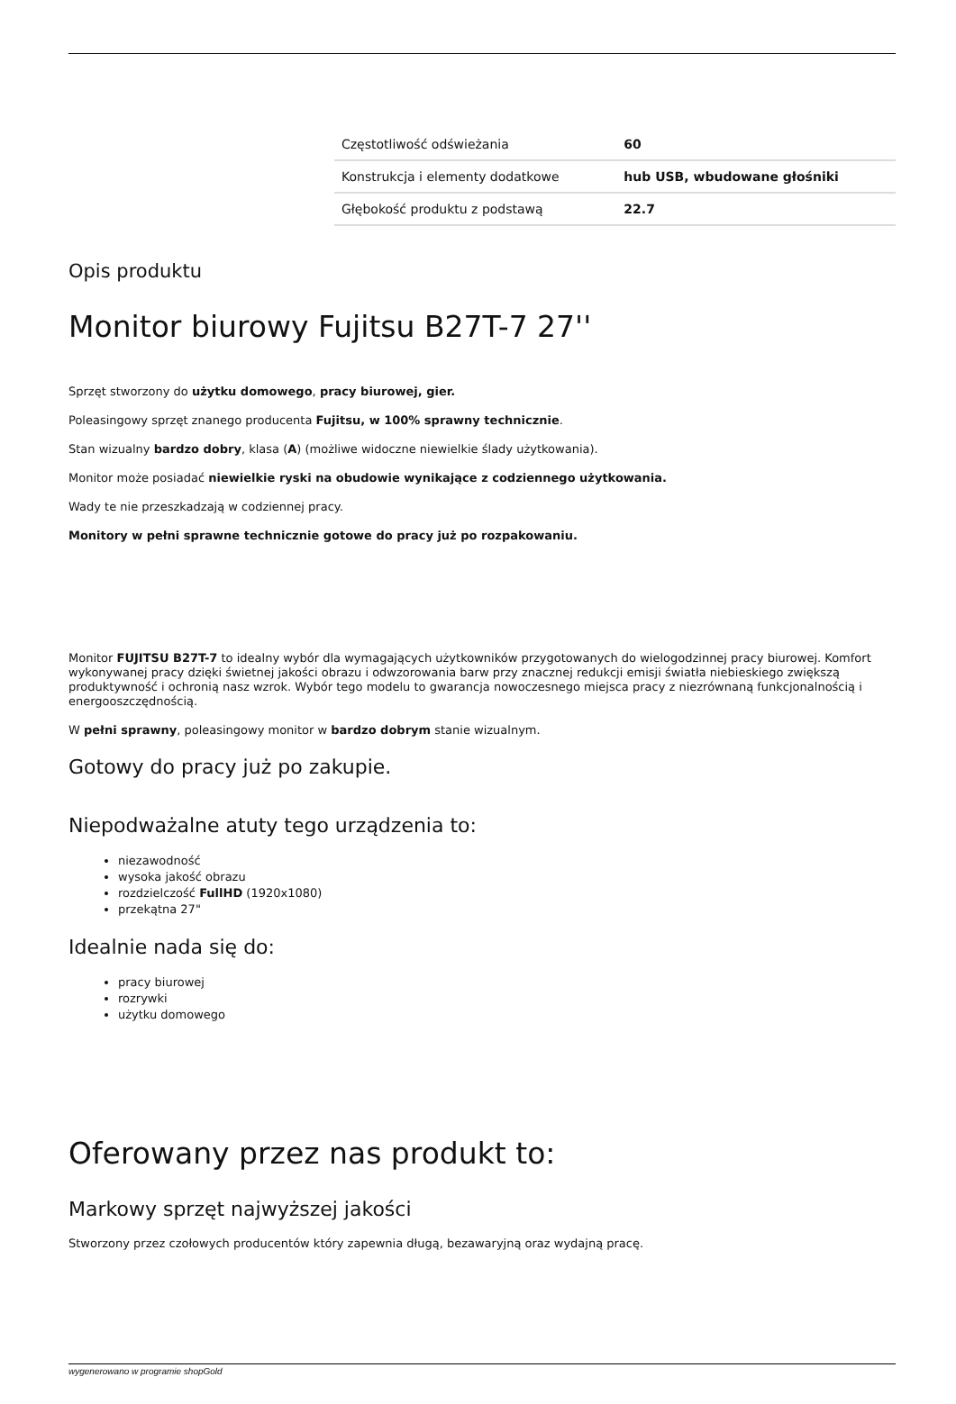| Częstotliwość odświeżania | 60 |
| Konstrukcja i elementy dodatkowe | hub USB, wbudowane głośniki |
| Głębokość produktu z podstawą | 22.7 |
Opis produktu
Monitor biurowy Fujitsu B27T-7 27''
Sprzęt stworzony do użytku domowego, pracy biurowej, gier.
Poleasingowy sprzęt znanego producenta Fujitsu, w 100% sprawny technicznie.
Stan wizualny bardzo dobry, klasa (A) (możliwe widoczne niewielkie ślady użytkowania).
Monitor może posiadać niewielkie ryski na obudowie wynikające z codziennego użytkowania.
Wady te nie przeszkadzają w codziennej pracy.
Monitory w pełni sprawne technicznie gotowe do pracy już po rozpakowaniu.
Monitor FUJITSU B27T-7 to idealny wybór dla wymagających użytkowników przygotowanych do wielogodzinnej pracy biurowej. Komfort wykonywanej pracy dzięki świetnej jakości obrazu i odwzorowania barw przy znacznej redukcji emisji światła niebieskiego zwiększą produktywność i ochronią nasz wzrok. Wybór tego modelu to gwarancja nowoczesnego miejsca pracy z niezrównaną funkcjonalnością i energooszczędnością.
W pełni sprawny, poleasingowy monitor w bardzo dobrym stanie wizualnym.
Gotowy do pracy już po zakupie.
Niepodważalne atuty tego urządzenia to:
niezawodność
wysoka jakość obrazu
rozdzielczość FullHD (1920x1080)
przekątna 27"
Idealnie nada się do:
pracy biurowej
rozrywki
użytku domowego
Oferowany przez nas produkt to:
Markowy sprzęt najwyższej jakości
Stworzony przez czołowych producentów który zapewnia długą, bezawaryjną oraz wydajną pracę.
wygenerowano w programie shopGold